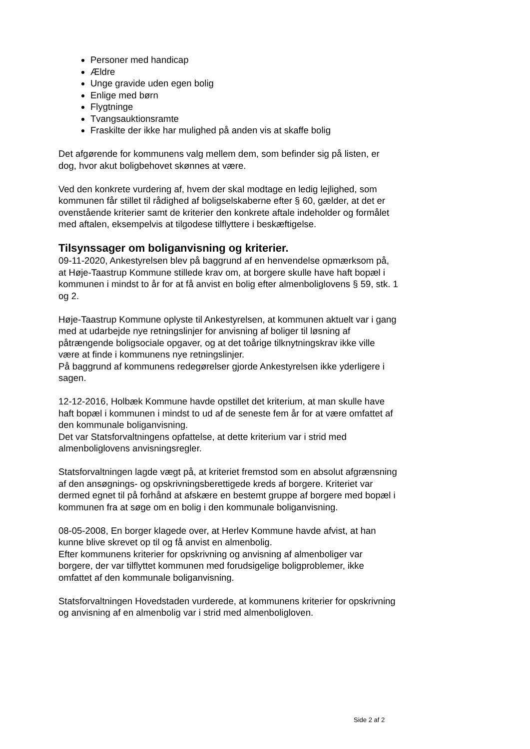Personer med handicap
Ældre
Unge gravide uden egen bolig
Enlige med børn
Flygtninge
Tvangsauktionsramte
Fraskilte der ikke har mulighed på anden vis at skaffe bolig
Det afgørende for kommunens valg mellem dem, som befinder sig på listen, er dog, hvor akut boligbehovet skønnes at være.
Ved den konkrete vurdering af, hvem der skal modtage en ledig lejlighed, som kommunen får stillet til rådighed af boligselskaberne efter § 60, gælder, at det er ovenstående kriterier samt de kriterier den konkrete aftale indeholder og formålet med aftalen, eksempelvis at tilgodese tilflyttere i beskæftigelse.
Tilsynssager om boliganvisning og kriterier.
09-11-2020, Ankestyrelsen blev på baggrund af en henvendelse opmærksom på, at Høje-Taastrup Kommune stillede krav om, at borgere skulle have haft bopæl i kommunen i mindst to år for at få anvist en bolig efter almenboliglovens § 59, stk. 1 og 2.
Høje-Taastrup Kommune oplyste til Ankestyrelsen, at kommunen aktuelt var i gang med at udarbejde nye retningslinjer for anvisning af boliger til løsning af påtrængende boligsociale opgaver, og at det toårige tilknytningskrav ikke ville være at finde i kommunens nye retningslinjer.
På baggrund af kommunens redegørelser gjorde Ankestyrelsen ikke yderligere i sagen.
12-12-2016, Holbæk Kommune havde opstillet det kriterium, at man skulle have haft bopæl i kommunen i mindst to ud af de seneste fem år for at være omfattet af den kommunale boliganvisning.
Det var Statsforvaltningens opfattelse, at dette kriterium var i strid med almenboliglovens anvisningsregler.
Statsforvaltningen lagde vægt på, at kriteriet fremstod som en absolut afgrænsning af den ansøgnings- og opskrivningsberettigede kreds af borgere. Kriteriet var dermed egnet til på forhånd at afskære en bestemt gruppe af borgere med bopæl i kommunen fra at søge om en bolig i den kommunale boliganvisning.
08-05-2008, En borger klagede over, at Herlev Kommune havde afvist, at han kunne blive skrevet op til og få anvist en almenbolig.
Efter kommunens kriterier for opskrivning og anvisning af almenboliger var borgere, der var tilflyttet kommunen med forudsigelige boligproblemer, ikke omfattet af den kommunale boliganvisning.
Statsforvaltningen Hovedstaden vurderede, at kommunens kriterier for opskrivning og anvisning af en almenbolig var i strid med almenboligloven.
Side 2 af 2